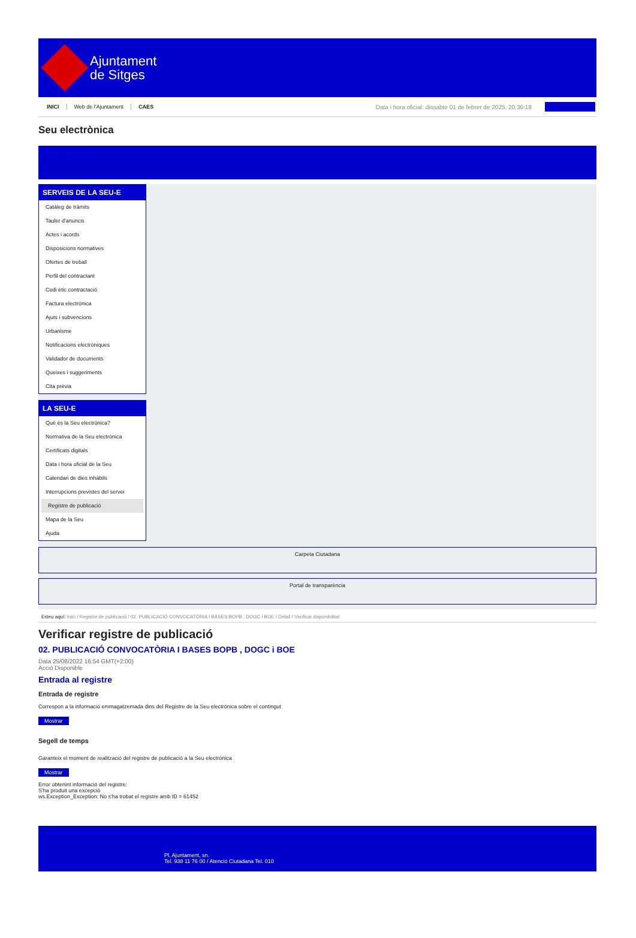Ajuntament
de Sitges
INICI Web de l'Ajuntament CAES Data i hora oficial: dissabte 01 de febrer de 2025, 20:36:18
Seu electrònica
Obtenir còpia autèntica
SERVEIS DE LA SEU-E
Catàleg de tràmits
Tauler d'anuncis
Actes i acords
Disposicions normatives
Ofertes de treball
Perfil del contractant
Codi ètic contractació
Factura electrònica
Ajuts i subvencions
Urbanisme
Notificacions electròniques
Validador de documents
Queixes i suggeriments
Cita prèvia
LA SEU-E
Què és la Seu electrònica?
Normativa de la Seu electrònica
Certificats digitals
Data i hora oficial de la Seu
Calendari de dies inhàbils
Interrupcions previstes del servei
Registre de publicació
Mapa de la Seu
Ajuda
Carpeta Ciutadana
Portal de transparència
Esteu aquí: Inici / Registre de publicació / 02. PUBLICACIÓ CONVOCATÒRIA I BASES BOPB , DOGC i BOE / Detall / Verificar disponibilitat
Verificar registre de publicació
02. PUBLICACIÓ CONVOCATÒRIA I BASES BOPB , DOGC i BOE
Data 25/08/2022 16:54 GMT(+2:00)
Acció Disponible
Entrada al registre
Entrada de registre
Correspon a la informació emmagatzemada dins del Registre de la Seu electrònica sobre el contingut
Mostrar
Segell de temps
Garanteix el moment de realització del registre de publicació a la Seu electrònica
Mostrar
Error obtenint informació del registre:
S'ha produit una excepció
ws.Exception_Exception: No s'ha trobat el registre amb ID = 61452
Pl. Ajuntament, sn.
Tel. 938 11 76 00 / Atenció Ciutadana Tel. 010